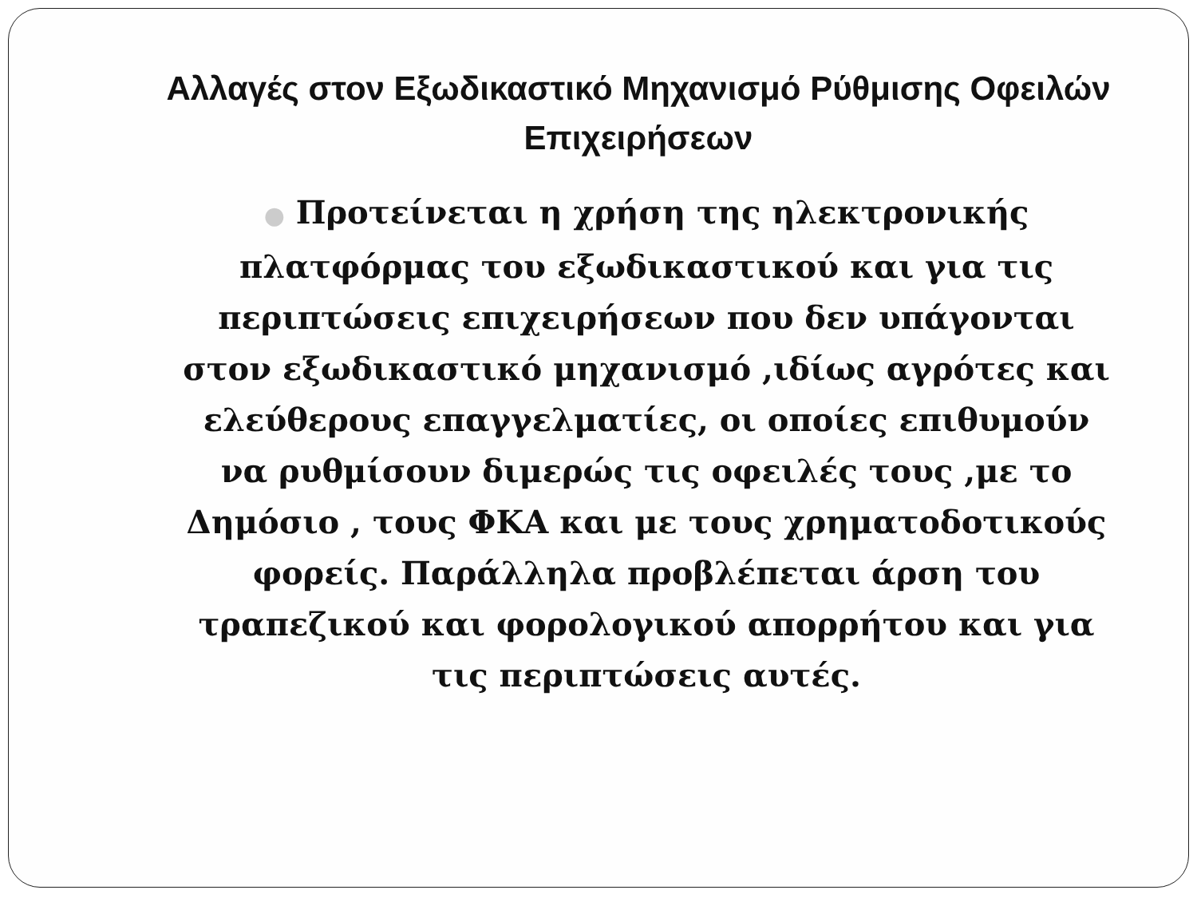Αλλαγές στον Εξωδικαστικό Μηχανισμό Ρύθμισης Οφειλών Επιχειρήσεων
● Προτείνεται η χρήση της ηλεκτρονικής πλατφόρμας του εξωδικαστικού και για τις περιπτώσεις επιχειρήσεων που δεν υπάγονται στον εξωδικαστικό μηχανισμό ,ιδίως αγρότες και ελεύθερους επαγγελματίες, οι οποίες επιθυμούν να ρυθμίσουν διμερώς τις οφειλές τους ,με το Δημόσιο , τους ΦΚΑ και με τους χρηματοδοτικούς φορείς. Παράλληλα προβλέπεται άρση του τραπεζικού και φορολογικού απορρήτου και για τις περιπτώσεις αυτές.